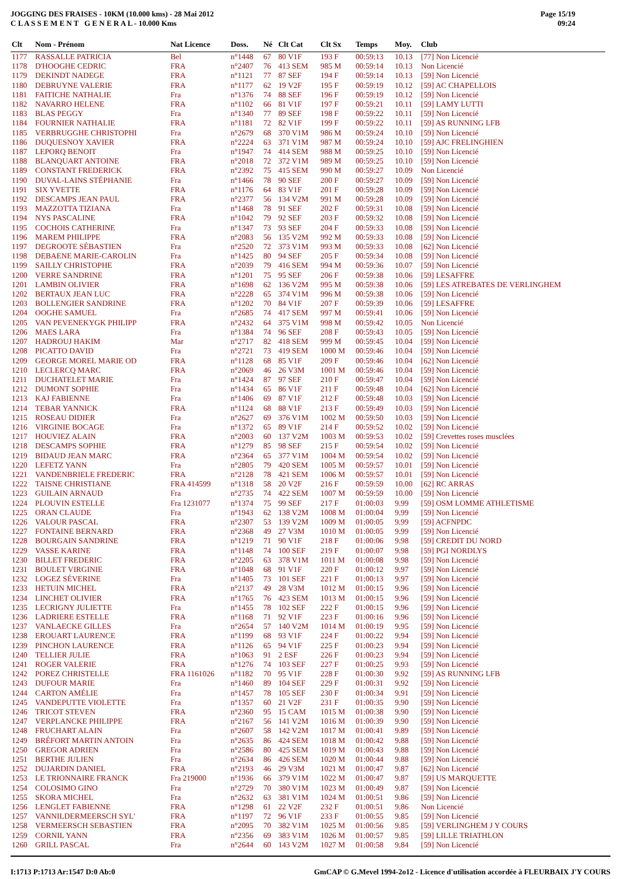JOGGING DES FRAISES - 10KM (10.000 kms) - 28 Mai 2012
C L A S S E M E N T G E N E R A L - 10.000 Kms
Page 15/19
09:24
| Clt | Nom - Prénom | Nat Licence | Doss. | Né | Clt Cat | Clt Sx | Temps | Moy. | Club |
| --- | --- | --- | --- | --- | --- | --- | --- | --- | --- |
| 1177 | RASSALLE PATRICIA | Bel | n°1448 | 67 | 80 V1F | 193 F | 00:59:13 | 10.13 | [77] Non Licencié |
| 1178 | D'HOOGHE CEDRIC | FRA | n°2407 | 76 | 413 SEM | 985 M | 00:59:14 | 10.13 | Non Licencié |
| 1179 | DEKINDT NADEGE | FRA | n°1121 | 77 | 87 SEF | 194 F | 00:59:14 | 10.13 | [59] Non Licencié |
| 1180 | DEBRUYNE VALERIE | FRA | n°1177 | 62 | 19 V2F | 195 F | 00:59:19 | 10.12 | [59] AC CHAPELLOIS |
| 1181 | FAITICHE NATHALIE | Fra | n°1376 | 74 | 88 SEF | 196 F | 00:59:19 | 10.12 | [59] Non Licencié |
| 1182 | NAVARRO HELENE | FRA | n°1102 | 66 | 81 V1F | 197 F | 00:59:21 | 10.11 | [59] LAMY LUTTI |
| 1183 | BLAS PEGGY | Fra | n°1340 | 77 | 89 SEF | 198 F | 00:59:22 | 10.11 | [59] Non Licencié |
| 1184 | FOURNIER NATHALIE | FRA | n°1181 | 72 | 82 V1F | 199 F | 00:59:22 | 10.11 | [59] AS RUNNING LFB |
| 1185 | VERBRUGGHE CHRISTOPHI | Fra | n°2679 | 68 | 370 V1M | 986 M | 00:59:24 | 10.10 | [59] Non Licencié |
| 1186 | DUQUESNOY XAVIER | FRA | n°2224 | 63 | 371 V1M | 987 M | 00:59:24 | 10.10 | [59] AJC FRELINGHIEN |
| 1187 | LEPORQ BENOIT | Fra | n°1947 | 74 | 414 SEM | 988 M | 00:59:25 | 10.10 | [59] Non Licencié |
| 1188 | BLANQUART ANTOINE | FRA | n°2018 | 72 | 372 V1M | 989 M | 00:59:25 | 10.10 | [59] Non Licencié |
| 1189 | CONSTANT FREDERICK | FRA | n°2392 | 75 | 415 SEM | 990 M | 00:59:27 | 10.09 | Non Licencié |
| 1190 | DUVAL-LAINS STÉPHANIE | Fra | n°1466 | 78 | 90 SEF | 200 F | 00:59:27 | 10.09 | [59] Non Licencié |
| 1191 | SIX YVETTE | FRA | n°1176 | 64 | 83 V1F | 201 F | 00:59:28 | 10.09 | [59] Non Licencié |
| 1192 | DESCAMPS JEAN PAUL | FRA | n°2377 | 56 | 134 V2M | 991 M | 00:59:28 | 10.09 | [59] Non Licencié |
| 1193 | MAZZOTTA TIZIANA | Fra | n°1468 | 78 | 91 SEF | 202 F | 00:59:31 | 10.08 | [59] Non Licencié |
| 1194 | NYS PASCALINE | FRA | n°1042 | 79 | 92 SEF | 203 F | 00:59:32 | 10.08 | [59] Non Licencié |
| 1195 | COCHOIS CATHERINE | Fra | n°1347 | 73 | 93 SEF | 204 F | 00:59:33 | 10.08 | [59] Non Licencié |
| 1196 | MAREM PHILIPPE | FRA | n°2083 | 56 | 135 V2M | 992 M | 00:59:33 | 10.08 | [59] Non Licencié |
| 1197 | DEGROOTE SÉBASTIEN | Fra | n°2520 | 72 | 373 V1M | 993 M | 00:59:33 | 10.08 | [62] Non Licencié |
| 1198 | DEBAENE MARIE-CAROLIN | Fra | n°1425 | 80 | 94 SEF | 205 F | 00:59:34 | 10.08 | [59] Non Licencié |
| 1199 | SAILLY CHRISTOPHE | FRA | n°2039 | 79 | 416 SEM | 994 M | 00:59:36 | 10.07 | [59] Non Licencié |
| 1200 | VERRE SANDRINE | FRA | n°1201 | 75 | 95 SEF | 206 F | 00:59:38 | 10.06 | [59] LESAFFRE |
| 1201 | LAMBIN OLIVIER | FRA | n°1698 | 62 | 136 V2M | 995 M | 00:59:38 | 10.06 | [59] LES ATREBATES DE VERLINGHEM |
| 1202 | BERTAUX JEAN LUC | FRA | n°2228 | 65 | 374 V1M | 996 M | 00:59:38 | 10.06 | [59] Non Licencié |
| 1203 | BOLLENGIER SANDRINE | FRA | n°1202 | 70 | 84 V1F | 207 F | 00:59:39 | 10.06 | [59] LESAFFRE |
| 1204 | OOGHE SAMUEL | Fra | n°2685 | 74 | 417 SEM | 997 M | 00:59:41 | 10.06 | [59] Non Licencié |
| 1205 | VAN PEVENEKYGK PHILIPP | FRA | n°2432 | 64 | 375 V1M | 998 M | 00:59:42 | 10.05 | Non Licencié |
| 1206 | MAES LARA | Fra | n°1384 | 74 | 96 SEF | 208 F | 00:59:43 | 10.05 | [59] Non Licencié |
| 1207 | HADROUJ HAKIM | Mar | n°2717 | 82 | 418 SEM | 999 M | 00:59:45 | 10.04 | [59] Non Licencié |
| 1208 | PICATTO DAVID | Fra | n°2721 | 73 | 419 SEM | 1000 M | 00:59:46 | 10.04 | [59] Non Licencié |
| 1209 | GEORGE MOREL MARIE OD | FRA | n°1128 | 68 | 85 V1F | 209 F | 00:59:46 | 10.04 | [62] Non Licencié |
| 1210 | LECLERCQ MARC | FRA | n°2069 | 46 | 26 V3M | 1001 M | 00:59:46 | 10.04 | [59] Non Licencié |
| 1211 | DUCHATELET MARIE | Fra | n°1424 | 87 | 97 SEF | 210 F | 00:59:47 | 10.04 | [59] Non Licencié |
| 1212 | DUMONT SOPHIE | Fra | n°1434 | 65 | 86 V1F | 211 F | 00:59:48 | 10.04 | [62] Non Licencié |
| 1213 | KAJ FABIENNE | Fra | n°1406 | 69 | 87 V1F | 212 F | 00:59:48 | 10.03 | [59] Non Licencié |
| 1214 | TEBAR YANNICK | FRA | n°1124 | 68 | 88 V1F | 213 F | 00:59:49 | 10.03 | [59] Non Licencié |
| 1215 | ROSEAU DIDIER | Fra | n°2627 | 69 | 376 V1M | 1002 M | 00:59:50 | 10.03 | [59] Non Licencié |
| 1216 | VIRGINIE BOCAGE | Fra | n°1372 | 65 | 89 V1F | 214 F | 00:59:52 | 10.02 | [59] Non Licencié |
| 1217 | HOUVIEZ ALAIN | FRA | n°2003 | 60 | 137 V2M | 1003 M | 00:59:53 | 10.02 | [59] Crevettes roses musclées |
| 1218 | DESCAMPS SOPHIE | FRA | n°1279 | 85 | 98 SEF | 215 F | 00:59:54 | 10.02 | [59] Non Licencié |
| 1219 | BIDAUD JEAN MARC | FRA | n°2364 | 65 | 377 V1M | 1004 M | 00:59:54 | 10.02 | [59] Non Licencié |
| 1220 | LEFETZ YANN | Fra | n°2805 | 79 | 420 SEM | 1005 M | 00:59:57 | 10.01 | [59] Non Licencié |
| 1221 | VANDENBRIELE FREDERIC | FRA | n°2128 | 78 | 421 SEM | 1006 M | 00:59:57 | 10.01 | [59] Non Licencié |
| 1222 | TAISNE CHRISTIANE | FRA 414599 | n°1318 | 58 | 20 V2F | 216 F | 00:59:59 | 10.00 | [62] RC ARRAS |
| 1223 | GUILAIN ARNAUD | Fra | n°2735 | 74 | 422 SEM | 1007 M | 00:59:59 | 10.00 | [59] Non Licencié |
| 1224 | PLOUVIN ESTELLE | Fra 1231077 | n°1374 | 75 | 99 SEF | 217 F | 01:00:03 | 9.99 | [59] OSM LOMME ATHLETISME |
| 1225 | ORAN CLAUDE | Fra | n°1943 | 62 | 138 V2M | 1008 M | 01:00:04 | 9.99 | [59] Non Licencié |
| 1226 | VALOUR PASCAL | FRA | n°2307 | 53 | 139 V2M | 1009 M | 01:00:05 | 9.99 | [59] ACFNPDC |
| 1227 | FONTAINE BERNARD | FRA | n°2368 | 49 | 27 V3M | 1010 M | 01:00:05 | 9.99 | [59] Non Licencié |
| 1228 | BOURGAIN SANDRINE | FRA | n°1219 | 71 | 90 V1F | 218 F | 01:00:06 | 9.98 | [59] CREDIT DU NORD |
| 1229 | VASSE KARINE | FRA | n°1148 | 74 | 100 SEF | 219 F | 01:00:07 | 9.98 | [59] PGI NORDLYS |
| 1230 | BILLET FREDERIC | FRA | n°2205 | 63 | 378 V1M | 1011 M | 01:00:08 | 9.98 | [59] Non Licencié |
| 1231 | BOULET VIRGINIE | FRA | n°1048 | 68 | 91 V1F | 220 F | 01:00:12 | 9.97 | [59] Non Licencié |
| 1232 | LOGEZ SÉVERINE | Fra | n°1405 | 73 | 101 SEF | 221 F | 01:00:13 | 9.97 | [59] Non Licencié |
| 1233 | HETUIN MICHEL | FRA | n°2137 | 49 | 28 V3M | 1012 M | 01:00:15 | 9.96 | [59] Non Licencié |
| 1234 | LINCHET OLIVIER | FRA | n°1765 | 76 | 423 SEM | 1013 M | 01:00:15 | 9.96 | [59] Non Licencié |
| 1235 | LECRIGNY JULIETTE | Fra | n°1455 | 78 | 102 SEF | 222 F | 01:00:15 | 9.96 | [59] Non Licencié |
| 1236 | LADRIERE ESTELLE | FRA | n°1168 | 71 | 92 V1F | 223 F | 01:00:16 | 9.96 | [59] Non Licencié |
| 1237 | VANLAECKE GILLES | Fra | n°2654 | 57 | 140 V2M | 1014 M | 01:00:19 | 9.95 | [59] Non Licencié |
| 1238 | EROUART LAURENCE | FRA | n°1199 | 68 | 93 V1F | 224 F | 01:00:22 | 9.94 | [59] Non Licencié |
| 1239 | PINCHON LAURENCE | FRA | n°1126 | 65 | 94 V1F | 225 F | 01:00:23 | 9.94 | [59] Non Licencié |
| 1240 | TELLIER JULIE | FRA | n°1063 | 91 | 2 ESF | 226 F | 01:00:23 | 9.94 | [59] Non Licencié |
| 1241 | ROGER VALERIE | FRA | n°1276 | 74 | 103 SEF | 227 F | 01:00:25 | 9.93 | [59] Non Licencié |
| 1242 | POREZ CHRISTELLE | FRA 1161026 | n°1182 | 70 | 95 V1F | 228 F | 01:00:30 | 9.92 | [59] AS RUNNING LFB |
| 1243 | DUFOUR MARIE | Fra | n°1460 | 89 | 104 SEF | 229 F | 01:00:31 | 9.92 | [59] Non Licencié |
| 1244 | CARTON AMÉLIE | Fra | n°1457 | 78 | 105 SEF | 230 F | 01:00:34 | 9.91 | [59] Non Licencié |
| 1245 | VANDEPUTTE VIOLETTE | Fra | n°1357 | 60 | 21 V2F | 231 F | 01:00:35 | 9.90 | [59] Non Licencié |
| 1246 | TRICOT STEVEN | FRA | n°2360 | 95 | 15 CAM | 1015 M | 01:00:38 | 9.90 | [59] Non Licencié |
| 1247 | VERPLANCKE PHILIPPE | FRA | n°2167 | 56 | 141 V2M | 1016 M | 01:00:39 | 9.90 | [59] Non Licencié |
| 1248 | FRUCHART ALAIN | Fra | n°2607 | 58 | 142 V2M | 1017 M | 01:00:41 | 9.89 | [59] Non Licencié |
| 1249 | BRÉFORT MARTIN ANTOIN | Fra | n°2635 | 86 | 424 SEM | 1018 M | 01:00:42 | 9.88 | [59] Non Licencié |
| 1250 | GREGOR ADRIEN | Fra | n°2586 | 80 | 425 SEM | 1019 M | 01:00:43 | 9.88 | [59] Non Licencié |
| 1251 | BERTHE JULIEN | Fra | n°2634 | 86 | 426 SEM | 1020 M | 01:00:44 | 9.88 | [59] Non Licencié |
| 1252 | DUJARDIN DANIEL | FRA | n°2193 | 46 | 29 V3M | 1021 M | 01:00:47 | 9.87 | [62] Non Licencié |
| 1253 | LE TRIONNAIRE FRANCK | Fra 219000 | n°1936 | 66 | 379 V1M | 1022 M | 01:00:47 | 9.87 | [59] US MARQUETTE |
| 1254 | COLOSIMO GINO | Fra | n°2729 | 70 | 380 V1M | 1023 M | 01:00:49 | 9.87 | [59] Non Licencié |
| 1255 | SKORA MICHEL | Fra | n°2632 | 63 | 381 V1M | 1024 M | 01:00:51 | 9.86 | [59] Non Licencié |
| 1256 | LENGLET FABIENNE | FRA | n°1298 | 61 | 22 V2F | 232 F | 01:00:51 | 9.86 | Non Licencié |
| 1257 | VANNILDERMEERSCH SYL' | FRA | n°1197 | 72 | 96 V1F | 233 F | 01:00:55 | 9.85 | [59] Non Licencié |
| 1258 | VERMEERSCH SEBASTIEN | FRA | n°2095 | 70 | 382 V1M | 1025 M | 01:00:56 | 9.85 | [59] VERLINGHEM J Y COURS |
| 1259 | CORNIL YANN | FRA | n°2356 | 69 | 383 V1M | 1026 M | 01:00:57 | 9.85 | [59] LILLE TRIATHLON |
| 1260 | GRILL PASCAL | Fra | n°2644 | 60 | 143 V2M | 1027 M | 01:00:58 | 9.84 | [59] Non Licencié |
I:1713 P:1713 Ar:1547 D:0 Ab:0 GmCAP © G.Mevel 1994-2o12 - Licence d'utilisation accordée à FLEURBAIX J'Y COURS